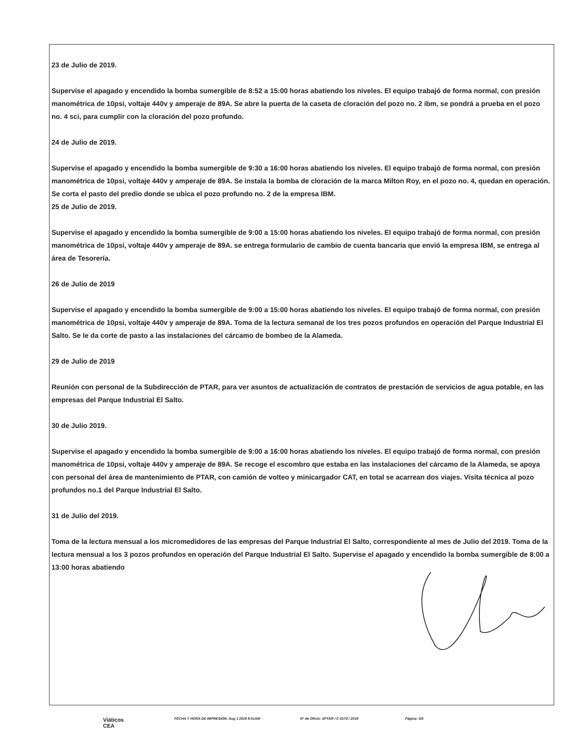23 de Julio de 2019.
Supervise el apagado y encendido la bomba sumergible de 8:52 a 15:00 horas abatiendo los niveles. El equipo trabajó de forma normal, con presión manométrica de 10psi, voltaje 440v y amperaje de 89A. Se abre la puerta de la caseta de cloración del pozo no. 2 ibm, se pondrá a prueba en el pozo no. 4 sci, para cumplir con la cloración del pozo profundo.
24 de Julio de 2019.
Supervise el apagado y encendido la bomba sumergible de 9:30 a 16:00 horas abatiendo los niveles. El equipo trabajó de forma normal, con presión manométrica de 10psi, voltaje 440v y amperaje de 89A. Se instala la bomba de cloración de la marca Milton Roy, en el pozo no. 4, quedan en operación. Se corta el pasto del predio donde se ubica el pozo profundo no. 2 de la empresa IBM.
25 de Julio de 2019.
Supervise el apagado y encendido la bomba sumergible de 9:00 a 15:00 horas abatiendo los niveles. El equipo trabajó de forma normal, con presión manométrica de 10psi, voltaje 440v y amperaje de 89A. se entrega formulario de cambio de cuenta bancaria que envió la empresa IBM, se entrega al área de Tesorería.
26 de Julio de 2019
Supervise el apagado y encendido la bomba sumergible de 9:00 a 15:00 horas abatiendo los niveles. El equipo trabajó de forma normal, con presión manométrica de 10psi, voltaje 440v y amperaje de 89A. Toma de la lectura semanal de los tres pozos profundos en operación del Parque Industrial El Salto. Se le da corte de pasto a las instalaciones del cárcamo de bombeo de la Alameda.
29 de Julio de 2019
Reunión con personal de la Subdirección de PTAR, para ver asuntos de actualización de contratos de prestación de servicios de agua potable, en las empresas del Parque Industrial El Salto.
30 de Julio 2019.
Supervise el apagado y encendido la bomba sumergible de 9:00 a 16:00 horas abatiendo los niveles. El equipo trabajó de forma normal, con presión manométrica de 10psi, voltaje 440v y amperaje de 89A. Se recoge el escombro que estaba en las instalaciones del cárcamo de la Alameda, se apoya con personal del área de mantenimiento de PTAR, con camión de volteo y minicargador CAT, en total se acarrean dos viajes. Visita técnica al pozo profundos no.1 del Parque Industrial El Salto.
31 de Julio del 2019.
Toma de la lectura mensual a los micromedidores de las empresas del Parque Industrial El Salto, correspondiente al mes de Julio del 2019. Toma de la lectura mensual a los 3 pozos profundos en operación del Parque Industrial El Salto. Supervise el apagado y encendido la bomba sumergible de 8:00 a 13:00 horas abatiendo
Viáticos
CEA FECHA Y HORA DE IMPRESIÓN: Aug 1 2019 9:51AM N° de Oficio: SPTAR / C-0178 / 2019 Página: 5/5